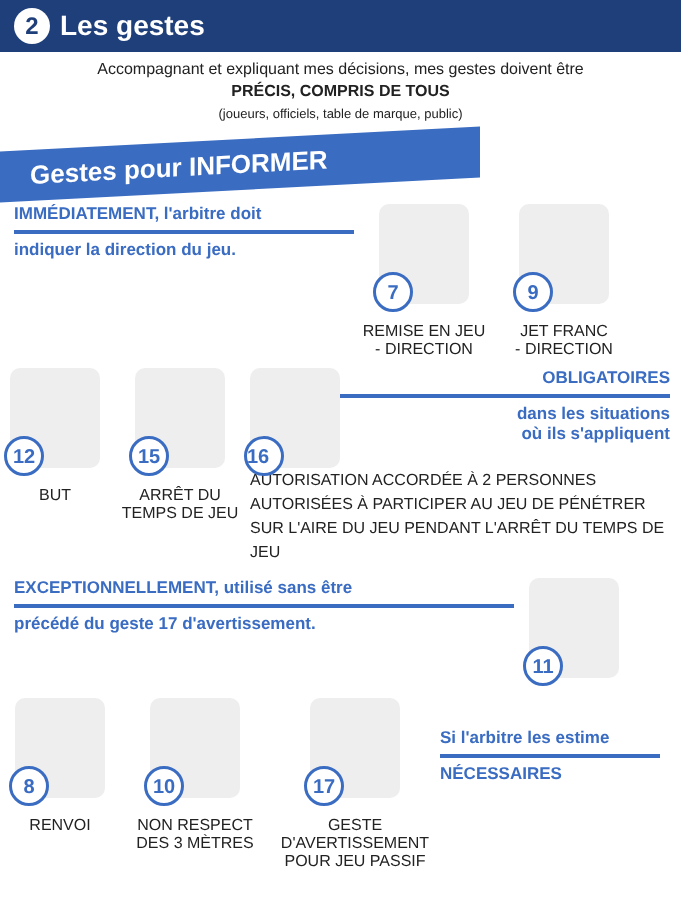2 Les gestes
Accompagnant et expliquant mes décisions, mes gestes doivent être
PRÉCIS, COMPRIS DE TOUS
(joueurs, officiels, table de marque, public)
Gestes pour INFORMER
IMMÉDIATEMENT, l'arbitre doit
indiquer la direction du jeu.
7
REMISE EN JEU
- DIRECTION
9
JET FRANC
- DIRECTION
12
BUT
15
ARRÊT DU
TEMPS DE JEU
16
OBLIGATOIRES
dans les situations
où ils s'appliquent
AUTORISATION ACCORDÉE À 2 PERSONNES AUTORISÉES À PARTICIPER AU JEU DE PÉNÉTRER SUR L'AIRE DU JEU PENDANT L'ARRÊT DU TEMPS DE JEU
EXCEPTIONNELLEMENT, utilisé sans être
précédé du geste 17 d'avertissement.
11
8
RENVOI
10
NON RESPECT
DES 3 MÈTRES
17
GESTE D'AVERTISSEMENT
POUR JEU PASSIF
Si l'arbitre les estime
NÉCESSAIRES